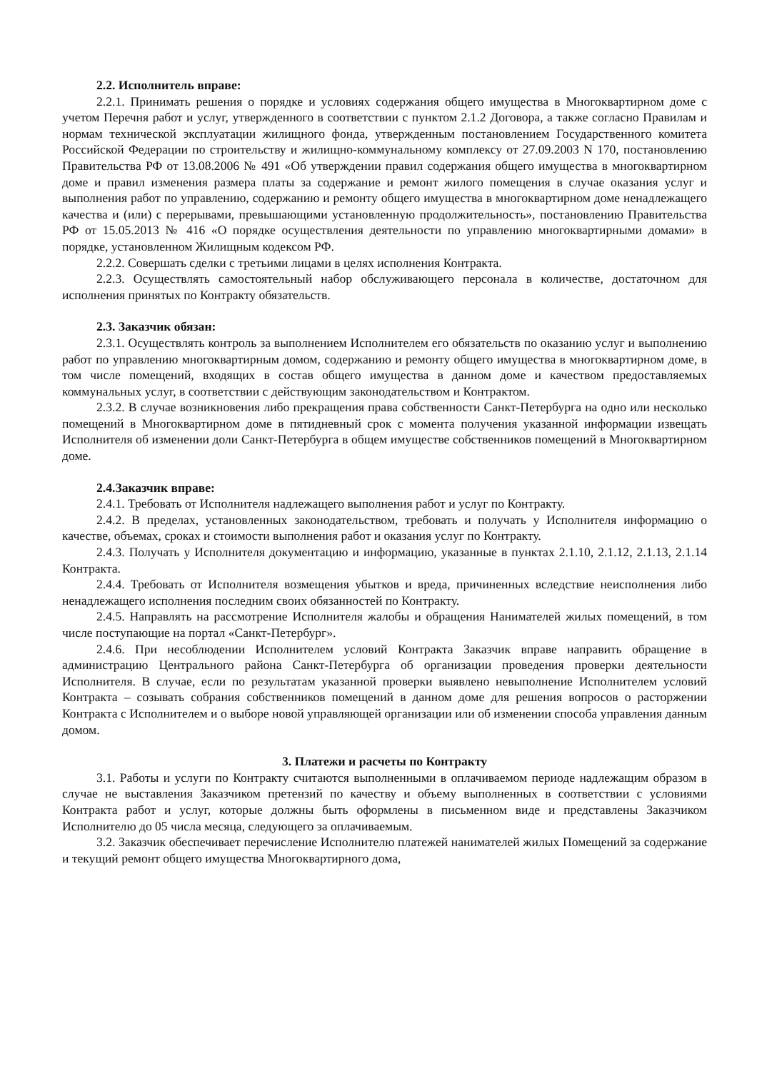2.2. Исполнитель вправе:
2.2.1. Принимать решения о порядке и условиях содержания общего имущества в Многоквартирном доме с учетом Перечня работ и услуг, утвержденного в соответствии с пунктом 2.1.2 Договора, а также согласно Правилам и нормам технической эксплуатации жилищного фонда, утвержденным постановлением Государственного комитета Российской Федерации по строительству и жилищно-коммунальному комплексу от 27.09.2003 N 170, постановлению Правительства РФ от 13.08.2006 № 491 «Об утверждении правил содержания общего имущества в многоквартирном доме и правил изменения размера платы за содержание и ремонт жилого помещения в случае оказания услуг и выполнения работ по управлению, содержанию и ремонту общего имущества в многоквартирном доме ненадлежащего качества и (или) с перерывами, превышающими установленную продолжительность», постановлению Правительства РФ от 15.05.2013 № 416 «О порядке осуществления деятельности по управлению многоквартирными домами» в порядке, установленном Жилищным кодексом РФ.
2.2.2. Совершать сделки с третьими лицами в целях исполнения Контракта.
2.2.3. Осуществлять самостоятельный набор обслуживающего персонала в количестве, достаточном для исполнения принятых по Контракту обязательств.
2.3. Заказчик обязан:
2.3.1. Осуществлять контроль за выполнением Исполнителем его обязательств по оказанию услуг и выполнению работ по управлению многоквартирным домом, содержанию и ремонту общего имущества в многоквартирном доме, в том числе помещений, входящих в состав общего имущества в данном доме и качеством предоставляемых коммунальных услуг, в соответствии с действующим законодательством и Контрактом.
2.3.2. В случае возникновения либо прекращения права собственности Санкт-Петербурга на одно или несколько помещений в Многоквартирном доме в пятидневный срок с момента получения указанной информации извещать Исполнителя об изменении доли Санкт-Петербурга в общем имуществе собственников помещений в Многоквартирном доме.
2.4.Заказчик вправе:
2.4.1. Требовать от Исполнителя надлежащего выполнения работ и услуг по Контракту.
2.4.2. В пределах, установленных законодательством, требовать и получать у Исполнителя информацию о качестве, объемах, сроках и стоимости выполнения работ и оказания услуг по Контракту.
2.4.3. Получать у Исполнителя документацию и информацию, указанные в пунктах 2.1.10, 2.1.12, 2.1.13, 2.1.14 Контракта.
2.4.4. Требовать от Исполнителя возмещения убытков и вреда, причиненных вследствие неисполнения либо ненадлежащего исполнения последним своих обязанностей по Контракту.
2.4.5. Направлять на рассмотрение Исполнителя жалобы и обращения Нанимателей жилых помещений, в том числе поступающие на портал «Санкт-Петербург».
2.4.6. При несоблюдении Исполнителем условий Контракта Заказчик вправе направить обращение в администрацию Центрального района Санкт-Петербурга об организации проведения проверки деятельности Исполнителя. В случае, если по результатам указанной проверки выявлено невыполнение Исполнителем условий Контракта – созывать собрания собственников помещений в данном доме для решения вопросов о расторжении Контракта с Исполнителем и о выборе новой управляющей организации или об изменении способа управления данным домом.
3. Платежи и расчеты по Контракту
3.1. Работы и услуги по Контракту считаются выполненными в оплачиваемом периоде надлежащим образом в случае не выставления Заказчиком претензий по качеству и объему выполненных в соответствии с условиями Контракта работ и услуг, которые должны быть оформлены в письменном виде и представлены Заказчиком Исполнителю до 05 числа месяца, следующего за оплачиваемым.
3.2. Заказчик обеспечивает перечисление Исполнителю платежей нанимателей жилых Помещений за содержание и текущий ремонт общего имущества Многоквартирного дома,